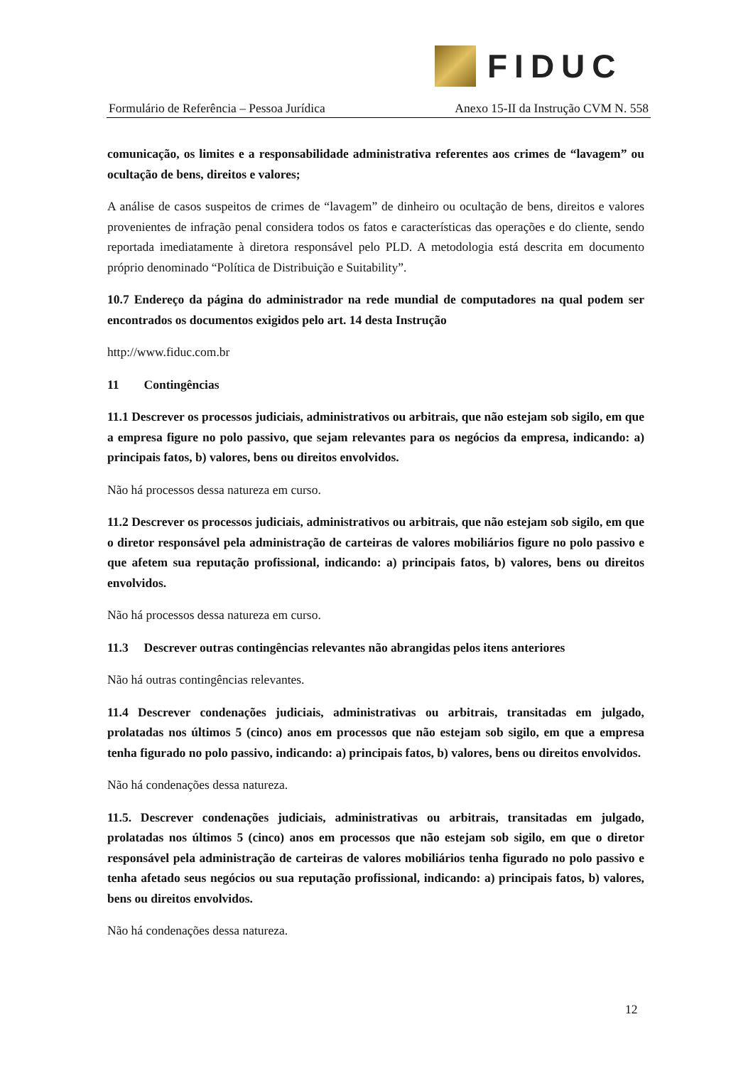FIDUC
Formulário de Referência – Pessoa Jurídica Anexo 15-II da Instrução CVM N. 558
comunicação, os limites e a responsabilidade administrativa referentes aos crimes de “lavagem” ou ocultação de bens, direitos e valores;
A análise de casos suspeitos de crimes de “lavagem” de dinheiro ou ocultação de bens, direitos e valores provenientes de infração penal considera todos os fatos e características das operações e do cliente, sendo reportada imediatamente à diretora responsável pelo PLD. A metodologia está descrita em documento próprio denominado “Política de Distribuição e Suitability”.
10.7 Endereço da página do administrador na rede mundial de computadores na qual podem ser encontrados os documentos exigidos pelo art. 14 desta Instrução
http://www.fiduc.com.br
11 Contingências
11.1 Descrever os processos judiciais, administrativos ou arbitrais, que não estejam sob sigilo, em que a empresa figure no polo passivo, que sejam relevantes para os negócios da empresa, indicando: a) principais fatos, b) valores, bens ou direitos envolvidos.
Não há processos dessa natureza em curso.
11.2 Descrever os processos judiciais, administrativos ou arbitrais, que não estejam sob sigilo, em que o diretor responsável pela administração de carteiras de valores mobiliários figure no polo passivo e que afetem sua reputação profissional, indicando: a) principais fatos, b) valores, bens ou direitos envolvidos.
Não há processos dessa natureza em curso.
11.3 Descrever outras contingências relevantes não abrangidas pelos itens anteriores
Não há outras contingências relevantes.
11.4 Descrever condenações judiciais, administrativas ou arbitrais, transitadas em julgado, prolatadas nos últimos 5 (cinco) anos em processos que não estejam sob sigilo, em que a empresa tenha figurado no polo passivo, indicando: a) principais fatos, b) valores, bens ou direitos envolvidos.
Não há condenações dessa natureza.
11.5. Descrever condenações judiciais, administrativas ou arbitrais, transitadas em julgado, prolatadas nos últimos 5 (cinco) anos em processos que não estejam sob sigilo, em que o diretor responsável pela administração de carteiras de valores mobiliários tenha figurado no polo passivo e tenha afetado seus negócios ou sua reputação profissional, indicando: a) principais fatos, b) valores, bens ou direitos envolvidos.
Não há condenações dessa natureza.
12